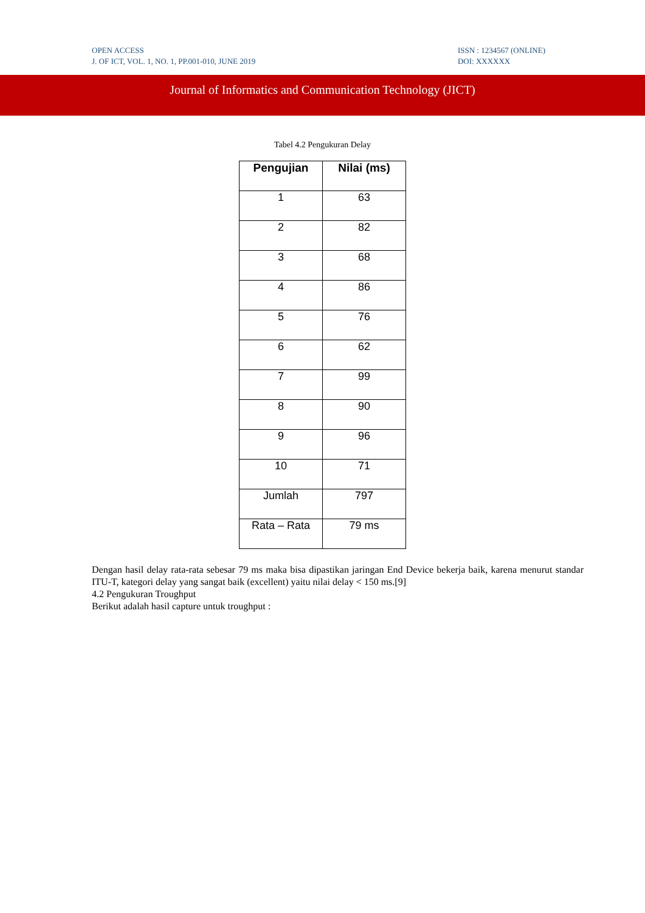OPEN ACCESS
J. OF ICT, VOL. 1, NO. 1, PP.001-010, JUNE 2019
ISSN : 1234567 (ONLINE)
DOI: XXXXXX
Journal of Informatics and Communication Technology (JICT)
Tabel 4.2 Pengukuran Delay
| Pengujian | Nilai (ms) |
| --- | --- |
| 1 | 63 |
| 2 | 82 |
| 3 | 68 |
| 4 | 86 |
| 5 | 76 |
| 6 | 62 |
| 7 | 99 |
| 8 | 90 |
| 9 | 96 |
| 10 | 71 |
| Jumlah | 797 |
| Rata – Rata | 79 ms |
Dengan hasil delay rata-rata sebesar 79 ms maka bisa dipastikan jaringan End Device bekerja baik, karena menurut standar ITU-T, kategori delay yang sangat baik (excellent) yaitu nilai delay < 150 ms.[9]
4.2 Pengukuran Troughput
Berikut adalah hasil capture untuk troughput :